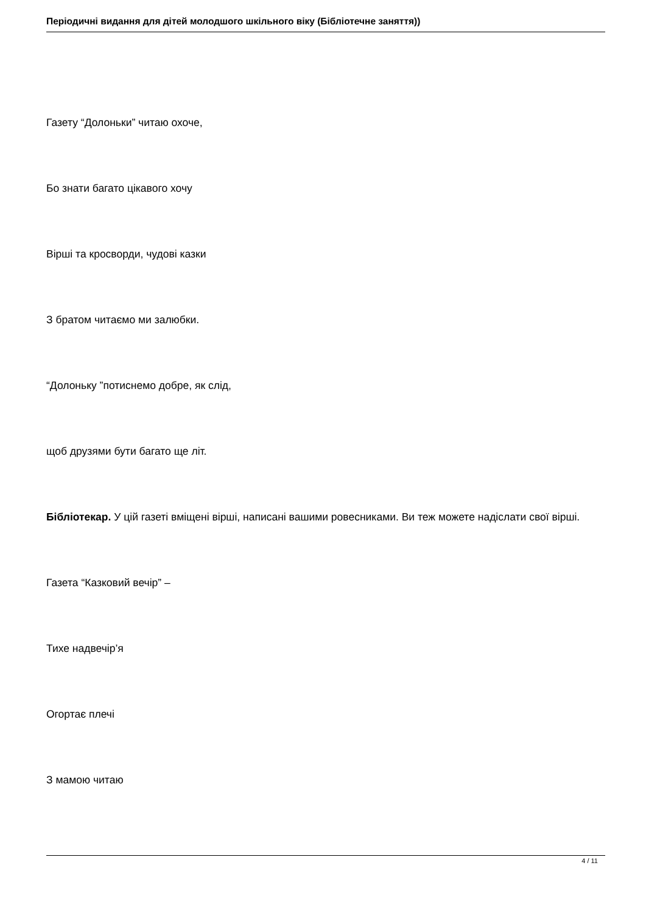Періодичні видання для дітей молодшого шкільного віку (Бібліотечне заняття))
Газету “Долоньки” читаю охоче,
Бо знати багато цікавого хочу
Вірші та кросворди, чудові казки
З братом читаємо ми залюбки.
“Долоньку ”потиснемо добре, як слід,
щоб друзями бути багато ще літ.
Бібліотекар. У цій газеті вміщені вірші, написані вашими ровесниками. Ви теж можете надіслати свої вірші.
Газета “Казковий вечір” –
Тихе надвечір’я
Огортає плечі
З мамою читаю
4 / 11